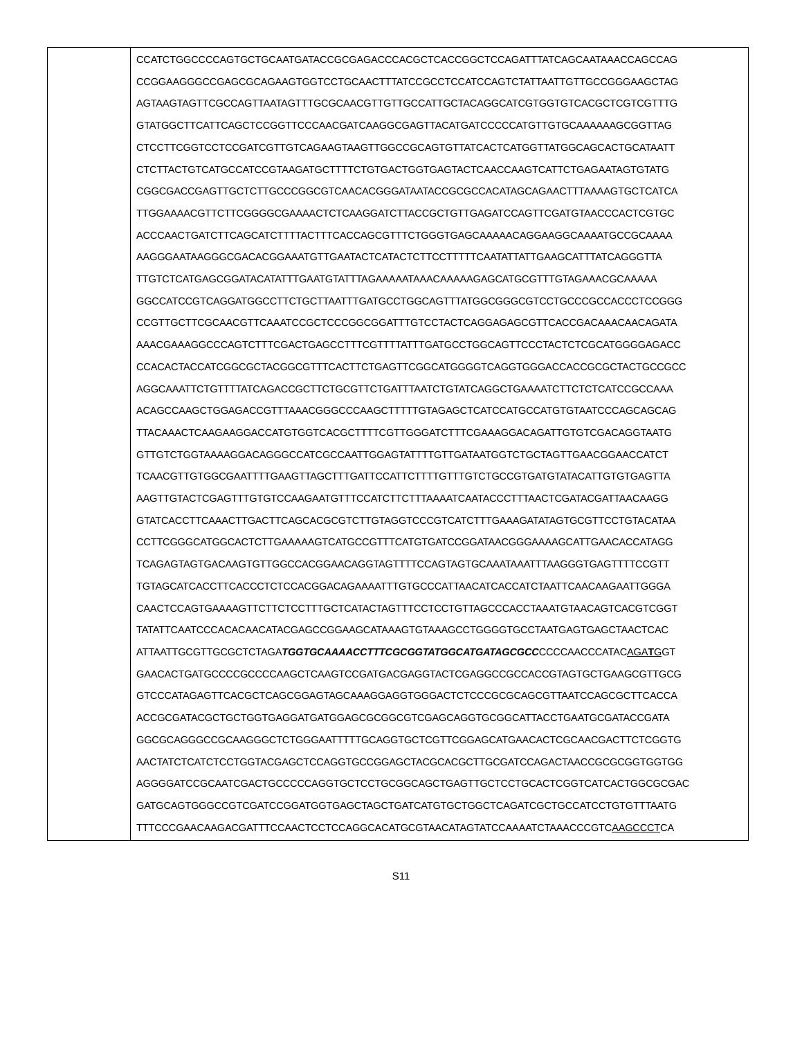| | CCATCTGGCCCCAGTGCTGCAATGATACCGCGAGACCCACGCTCACCGGCTCCAGATTTATCAGCAATAAACCAGCCAG CCGGAAGGGCCGAGCGCAGAAGTGGTCCTGCAACTTTATCCGCCTCCATCCAGTCTATTAATTGTTGCCGGGAAGCTAG AGTAAGTAGTTCGCCAGTTAATAGTTTGCGCAACGTTGTTGCCATTGCTACAGGCATCGTGGTGTCACGCTCGTCGTTTG GTATGGCTTCATTCAGCTCCGGTTCCCAACGATCAAGGCGAGTTACATGATCCCCCATGTTGTGCAAAAAAGCGGTTAG CTCCTTCGGTCCTCCGATCGTTGTCAGAAGTAAGTTGGCCGCAGTGTTATCACTCATGGTTATGGCAGCACTGCATAATT CTCTTACTGTCATGCCATCCGTAAGATGCTTTTCTGTGACTGGTGAGTACTCAACCAAGTCATTCTGAGAATAGTGTATG CGGCGACCGAGTTGCTCTTGCCCGGCGTCAACACGGGATAATACCGCGCCACATAGCAGAACTTTAAAAGTGCTCATCA TTGGAAAACGTTCTTCGGGGCGAAAACTCTCAAGGATCTTACCGCTGTTGAGATCCAGTTCGATGTAACCCACTCGTGC ACCCAACTGATCTTCAGCATCTTTTACTTTCACCAGCGTTTCTGGGTGAGCAAAAACAGGAAGGCAAAATGCCGCAAAA AAGGGAATAAGGGCGACACGGAAATGTTGAATACTCATACTCTTCCTTTTTCAATATTATTGAAGCATTTATCAGGGTTA TTGTCTCATGAGCGGATACATATTTGAATGTATTTAGAAAAATAAACAAAAAGAGCATGCGTTTGTAGAAACGCAAAAA GGCCATCCGTCAGGATGGCCTTCTGCTTAATTTGATGCCTGGCAGTTTATGGCGGGCGTCCTGCCCGCCACCCTCCGGG CCGTTGCTTCGCAACGTTCAAATCCGCTCCCGGCGGATTTGTCCTACTCAGGAGAGCGTTCACCGACAAACAACAGATA AAACGAAAGGCCCAGTCTTTCGACTGAGCCTTTCGTTTTATTTGATGCCTGGCAGTTCCCTACTCTCGCATGGGGAGACC CCACACTACCATCGGCGCTACGGCGTTTCACTTCTGAGTTCGGCATGGGGTCAGGTGGGACCACCGCGCTACTGCCGCC AGGCAAATTCTGTTTTATCAGACCGCTTCTGCGTTCTGATTTAATCTGTATCAGGCTGAAAATCTTCTCTCATCCGCCAAA ACAGCCAAGCTGGAGACCGTTTAAACGGGCCCAAGCTTTTTGTAGAGCTCATCCATGCCATGTGTAATCCCAGCAGCAG TTACAAACTCAAGAAGGACCATGTGGTCACGCTTTTCGTTGGGATCTTTCGAAAGGACAGATTGTGTCGACAGGTAATG GTTGTCTGGTAAAAGGACAGGGCCATCGCCAATTGGAGTATTTTGTTGATAATGGTCTGCTAGTTGAACGGAACCATCT TCAACGTTGTGGCGAATTTTGAAGTTAGCTTTGATTCCATTCTTTTGTTTGTCTGCCGTGATGTATACATTGTGTGAGTTA AAGTTGTACTCGAGTTTGTGTCCAAGAATGTTTCCATCTTCTTTAAAATCAATACCCTTTAACTCGATACGATTAACAAGG GTATCACCTTCAAACTTGACTTCAGCACGCGTCTTGTAGGTCCCGTCATCTTTGAAAGATATAGTGCGTTCCTGTACATAA CCTTCGGGCATGGCACTCTTGAAAAAGTCATGCCGTTTCATGTGATCCGGATAACGGGAAAAGCATTGAACACCATAGG TCAGAGTAGTGACAAGTGTTGGCCACGGAACAGGTAGTTTTCCAGTAGTGCAAATAAATTTAAGGGTGAGTTTTCCGTT TGTAGCATCACCTTCACCCTCTCCACGGACAGAAAATTTGTGCCCATTAACATCACCATCTAATTCAACAAGAATTGGGA CAACTCCAGTGAAAAGTTCTTCTCCTTTGCTCATACTAGTTTCCTCCTGTTAGCCCACCTAAATGTAACAGTCACGTCGGT TATATTCAATCCCACACAACATACGAGCCGGAAGCATAAAGTGTAAAGCCTGGGGTGCCTAATGAGTGAGCTAACTCAC ATTAATTGCGTTGCGCTCTAGA TGGTGCAAAACCTTTCGCGGTATGGCATGATAGCGCC CCCCAACCCATAC AGA T G GT GAACACTGATGCCCCGCCCCAAGCTCAAGTCCGATGACGAGGTACTCGAGGCCGCCACCGTAGTGCTGAAGCGTTGCG GTCCCATAGAGTTCACGCTCAGCGGAGTAGCAAAGGAGGTGGGACTCTCCCGCGCAGCGTTAATCCAGCGCTTCACCA ACCGCGATACGCTGCTGGTGAGGATGATGGAGCGCGGCGTCGAGCAGGTGCGGCATTACCTGAATGCGATACCGATA GGCGCAGGGCCGCAAGGGCTCTGGGAATTTTTGCAGGTGCTCGTTCGGAGCATGAACACTCGCAACGACTTCTCGGTG AACTATCTCATCTCCTGGTACGAGCTCCAGGTGCCGGAGCTACGCACGCTTGCGATCCAGACTAACCGCGCGGTGGTGG AGGGGATCCGCAATCGACTGCCCCCAGGTGCTCCTGCGGCAGCTGAGTTGCTCCTGCACTCGGTCATCACTGGCGCGAC GATGCAGTGGGCCGTCGATCCGGATGGTGAGCTAGCTGATCATGTGCTGGCTCAGATCGCTGCCATCCTGTGTTTAATG TTTCCCGAACAAGACGATTTCCAACTCCTCCAGGCACATGCGTAACATAGTATCCAAAATCTAAACCCGTC AAGCCCT CA |
S11